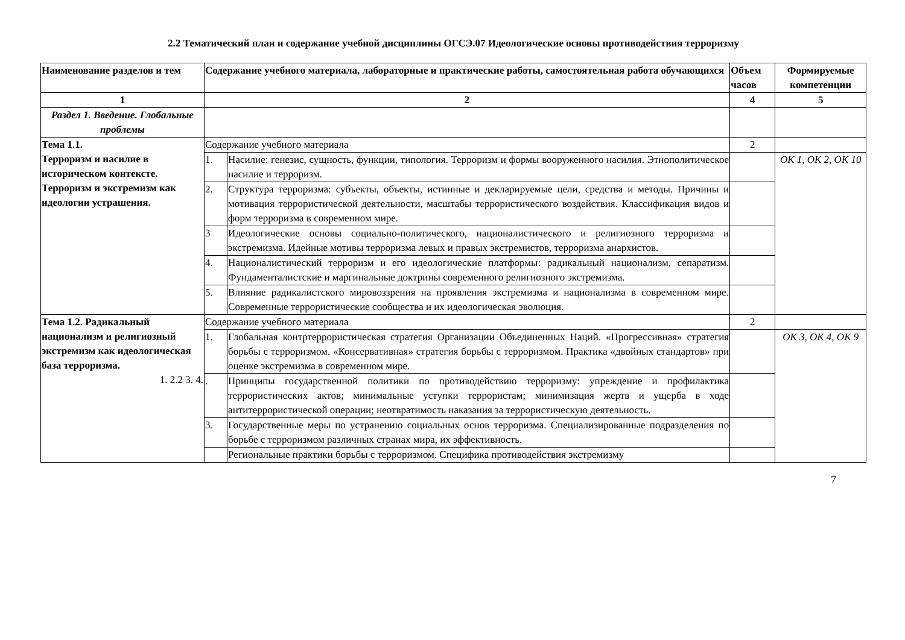2.2 Тематический план и содержание учебной дисциплины ОГСЭ.07 Идеологические основы противодействия терроризму
| Наименование разделов и тем | Содержание учебного материала, лабораторные и практические работы, самостоятельная работа обучающихся | | Объем часов | Формируемые компетенции |
| --- | --- | --- | --- | --- |
| 1 | 2 | | 4 | 5 |
| Раздел 1. Введение. Глобальные проблемы | | | | |
| Тема 1.1. Терроризм и насилие в историческом контексте. Терроризм и экстремизм как идеологии устрашения. | Содержание учебного материала | | 2 | |
| | 1. | Насилие: генезис, сущность, функции, типология. Терроризм и формы вооруженного насилия. Этнополитическое насилие и терроризм. | | ОК 1, ОК 2, ОК 10 |
| | 2. | Структура терроризма: субъекты, объекты, истинные и декларируемые цели, средства и методы. Причины и мотивация террористической деятельности, масштабы террористического воздействия. Классификация видов и форм терроризма в современном мире. | | |
| | 3 | Идеологические основы социально-политического, националистического и религиозного терроризма и экстремизма. Идейные мотивы терроризма левых и правых экстремистов, терроризма анархистов. | | |
| | 4. | Националистический терроризм и его идеологические платформы: радикальный национализм, сепаратизм. Фундаменталистские и маргинальные доктрины современного религиозного экстремизма. | | |
| | 5. | Влияние радикалистского мировоззрения на проявления экстремизма и национализма в современном мире. Современные террористические сообщества и их идеологическая эволюция. | | |
| Тема 1.2. Радикальный национализм и религиозный экстремизм как идеологическая база терроризма. 1. 2.2 3. 4. | Содержание учебного материала | | 2 | |
| | 1. | Глобальная контртеррористическая стратегия Организации Объединенных Наций. «Прогрессивная» стратегия борьбы с терроризмом. «Консервативная» стратегия борьбы с терроризмом. Практика «двойных стандартов» при оценке экстремизма в современном мире. | | ОК 3, ОК 4, ОК 9 |
| | . | Принципы государственной политики по противодействию терроризму: упреждение и профилактика террористических актов; минимальные уступки террористам; минимизация жертв и ущерба в ходе антитеррористической операции; неотвратимость наказания за террористическую деятельность. | | |
| | 3. | Государственные меры по устранению социальных основ терроризма. Специализированные подразделения по борьбе с терроризмом различных странах мира, их эффективность. | | |
| | | Региональные практики борьбы с терроризмом. Специфика противодействия экстремизму | | |
7